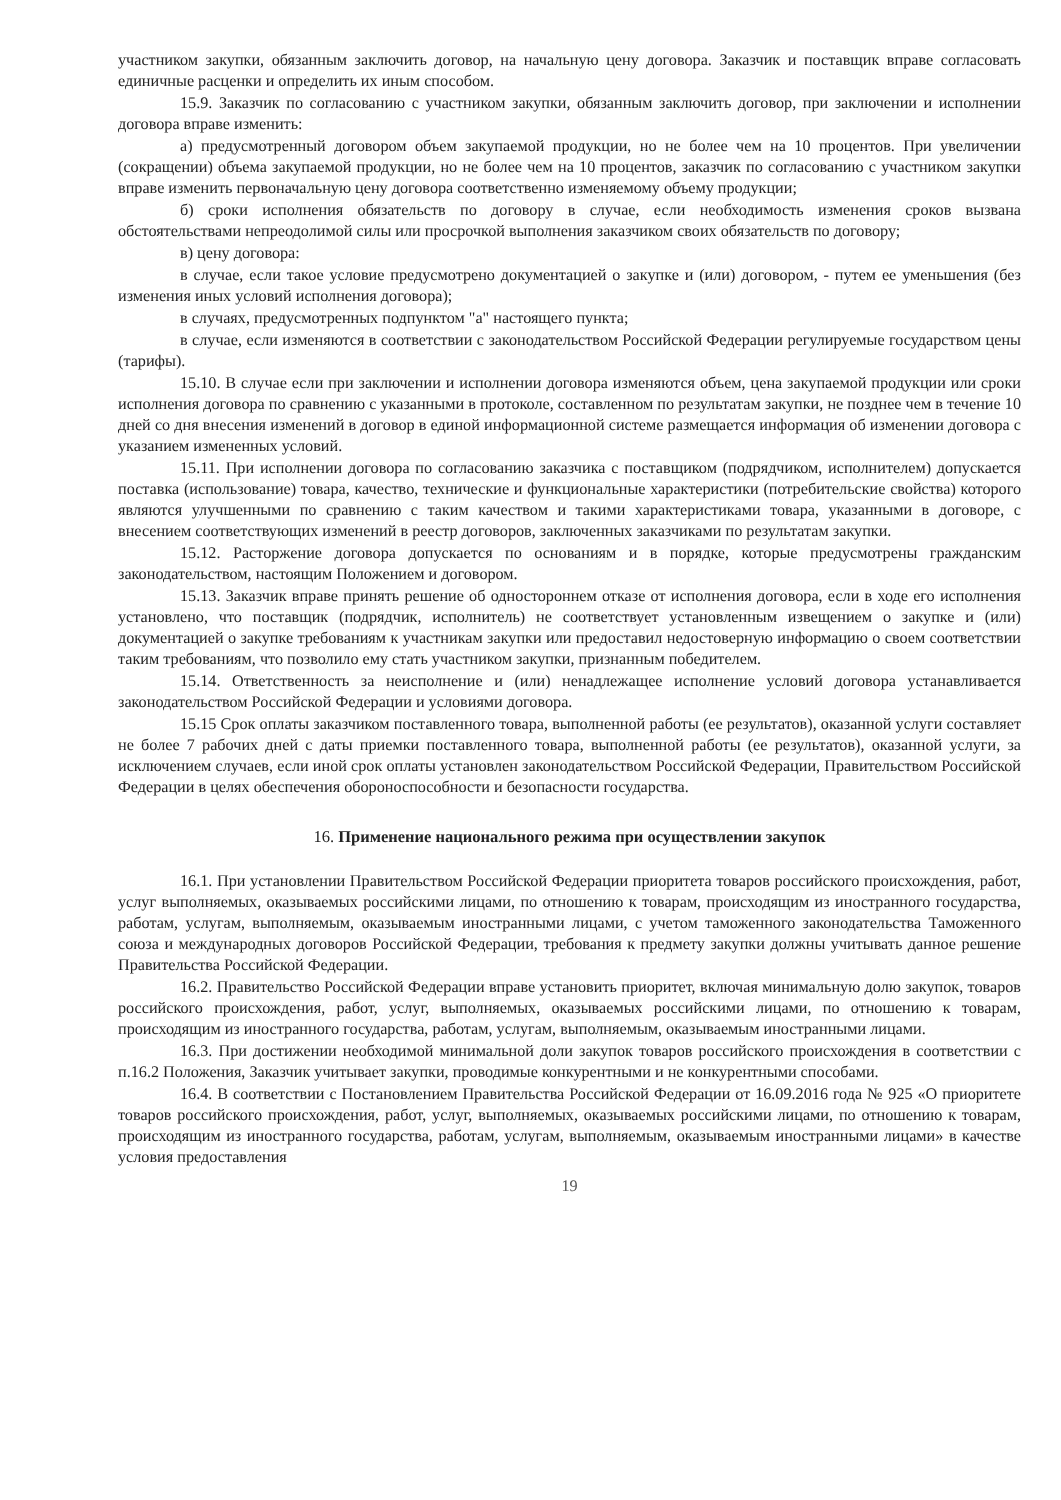участником закупки, обязанным заключить договор, на начальную цену договора. Заказчик и поставщик вправе согласовать единичные расценки и определить их иным способом.
15.9. Заказчик по согласованию с участником закупки, обязанным заключить договор, при заключении и исполнении договора вправе изменить:
а) предусмотренный договором объем закупаемой продукции, но не более чем на 10 процентов. При увеличении (сокращении) объема закупаемой продукции, но не более чем на 10 процентов, заказчик по согласованию с участником закупки вправе изменить первоначальную цену договора соответственно изменяемому объему продукции;
б) сроки исполнения обязательств по договору в случае, если необходимость изменения сроков вызвана обстоятельствами непреодолимой силы или просрочкой выполнения заказчиком своих обязательств по договору;
в) цену договора:
в случае, если такое условие предусмотрено документацией о закупке и (или) договором, - путем ее уменьшения (без изменения иных условий исполнения договора);
в случаях, предусмотренных подпунктом "а" настоящего пункта;
в случае, если изменяются в соответствии с законодательством Российской Федерации регулируемые государством цены (тарифы).
15.10. В случае если при заключении и исполнении договора изменяются объем, цена закупаемой продукции или сроки исполнения договора по сравнению с указанными в протоколе, составленном по результатам закупки, не позднее чем в течение 10 дней со дня внесения изменений в договор в единой информационной системе размещается информация об изменении договора с указанием измененных условий.
15.11. При исполнении договора по согласованию заказчика с поставщиком (подрядчиком, исполнителем) допускается поставка (использование) товара, качество, технические и функциональные характеристики (потребительские свойства) которого являются улучшенными по сравнению с таким качеством и такими характеристиками товара, указанными в договоре, с внесением соответствующих изменений в реестр договоров, заключенных заказчиками по результатам закупки.
15.12. Расторжение договора допускается по основаниям и в порядке, которые предусмотрены гражданским законодательством, настоящим Положением и договором.
15.13. Заказчик вправе принять решение об одностороннем отказе от исполнения договора, если в ходе его исполнения установлено, что поставщик (подрядчик, исполнитель) не соответствует установленным извещением о закупке и (или) документацией о закупке требованиям к участникам закупки или предоставил недостоверную информацию о своем соответствии таким требованиям, что позволило ему стать участником закупки, признанным победителем.
15.14. Ответственность за неисполнение и (или) ненадлежащее исполнение условий договора устанавливается законодательством Российской Федерации и условиями договора.
15.15 Срок оплаты заказчиком поставленного товара, выполненной работы (ее результатов), оказанной услуги составляет не более 7 рабочих дней с даты приемки поставленного товара, выполненной работы (ее результатов), оказанной услуги, за исключением случаев, если иной срок оплаты установлен законодательством Российской Федерации, Правительством Российской Федерации в целях обеспечения обороноспособности и безопасности государства.
16. Применение национального режима при осуществлении закупок
16.1. При установлении Правительством Российской Федерации приоритета товаров российского происхождения, работ, услуг выполняемых, оказываемых российскими лицами, по отношению к товарам, происходящим из иностранного государства, работам, услугам, выполняемым, оказываемым иностранными лицами, с учетом таможенного законодательства Таможенного союза и международных договоров Российской Федерации, требования к предмету закупки должны учитывать данное решение Правительства Российской Федерации.
16.2. Правительство Российской Федерации вправе установить приоритет, включая минимальную долю закупок, товаров российского происхождения, работ, услуг, выполняемых, оказываемых российскими лицами, по отношению к товарам, происходящим из иностранного государства, работам, услугам, выполняемым, оказываемым иностранными лицами.
16.3. При достижении необходимой минимальной доли закупок товаров российского происхождения в соответствии с п.16.2 Положения, Заказчик учитывает закупки, проводимые конкурентными и не конкурентными способами.
16.4. В соответствии с Постановлением Правительства Российской Федерации от 16.09.2016 года № 925 «О приоритете товаров российского происхождения, работ, услуг, выполняемых, оказываемых российскими лицами, по отношению к товарам, происходящим из иностранного государства, работам, услугам, выполняемым, оказываемым иностранными лицами» в качестве условия предоставления
19